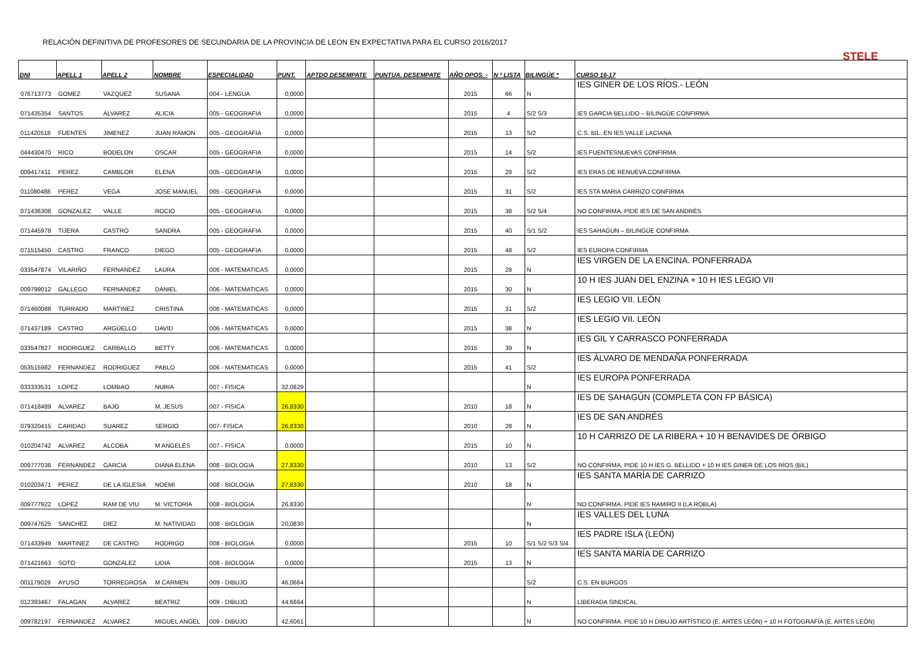RELACIÓN DEFINITIVA DE PROFESORES DE SECUNDARIA DE LA PROVINCIA DE LEON EN EXPECTATIVA PARA EL CURSO 2016/2017
STELE
| DNI | APELL 1 | APELL 2 | NOMBRE | ESPECIALIDAD | PUNT. | APTDO DESEMPATE | PUNTUA. DESEMPATE | AÑO OPOS. - | N º LISTA | BILINGÜE * | CURSO 16-17 |
| --- | --- | --- | --- | --- | --- | --- | --- | --- | --- | --- | --- |
| 076713773 | GOMEZ | VAZQUEZ | SUSANA | 004 - LENGUA | 0,0000 | | | 2015 | 66 | N | IES GINER DE LOS RÍOS.- LEÓN |
| 071435354 | SANTOS | ALVAREZ | ALICIA | 005 - GEOGRAFIA | 0,0000 | | | 2015 | 4 | S/2 S/3 | IES GARCIA BELLIDO – BILINGÜE CONFIRMA |
| 011420518 | FUENTES | JIMENEZ | JUAN RAMON | 005 - GEOGRAFIA | 0,0000 | | | 2015 | 13 | S/2 | C.S. BIL. EN IES VALLE LACIANA |
| 044430470 | RICO | BODELON | OSCAR | 005 - GEOGRAFIA | 0,0000 | | | 2015 | 14 | S/2 | IES FUENTESNUEVAS CONFIRMA |
| 009417411 | PEREZ | CAMBLOR | ELENA | 005 - GEOGRAFIA | 0,0000 | | | 2015 | 28 | S/2 | IES ERAS DE RENUEVA CONFIRMA |
| 011080488 | PEREZ | VEGA | JOSE MANUEL | 005 - GEOGRAFIA | 0,0000 | | | 2015 | 31 | S/2 | IES STA MARIA CARRIZO CONFIRMA |
| 071436308 | GONZALEZ | VALLE | ROCIO | 005 - GEOGRAFIA | 0,0000 | | | 2015 | 38 | S/2 S/4 | NO CONFIRMA. PIDE IES DE SAN ANDRÉS |
| 071445978 | TIJERA | CASTRO | SANDRA | 005 - GEOGRAFIA | 0,0000 | | | 2015 | 40 | S/1 S/2 | IES SAHAGUN – BILINGÜE CONFIRMA |
| 071515450 | CASTRO | FRANCO | DIEGO | 005 - GEOGRAFIA | 0,0000 | | | 2015 | 48 | S/2 | IES EUROPA CONFIRMA |
| 033547874 | VILARIÑO | FERNANDEZ | LAURA | 006 - MATEMATICAS | 0,0000 | | | 2015 | 28 | N | IES VIRGEN DE LA ENCINA. PONFERRADA |
| 009799012 | GALLEGO | FERNANDEZ | DANIEL | 006 - MATEMATICAS | 0,0000 | | | 2015 | 30 | N | 10 H IES JUAN DEL ENZINA + 10 H IES LEGIO VII |
| 071460088 | TURRADO | MARTINEZ | CRISTINA | 006 - MATEMATICAS | 0,0000 | | | 2015 | 31 | S/2 | IES LEGIO VII. LEÓN |
| 071437189 | CASTRO | ARGÜELLO | DAVID | 006 - MATEMATICAS | 0,0000 | | | 2015 | 38 | N | IES LEGIO VII. LEÓN |
| 033547827 | RODRIGUEZ | CARBALLO | BETTY | 006 - MATEMATICAS | 0,0000 | | | 2015 | 39 | N | IES GIL Y CARRASCO PONFERRADA |
| 053515982 | FERNANDEZ | RODRIGUEZ | PABLO | 006 - MATEMATICAS | 0,0000 | | | 2015 | 41 | S/2 | IES ÁLVARO DE MENDAÑA PONFERRADA |
| 033333531 | LOPEZ | LOMBAO | NURIA | 007 - FISICA | 32,0829 | | | | | N | IES EUROPA PONFERRADA |
| 071418489 | ALVAREZ | BAJO | M. JESUS | 007 - FISICA | 26,8330 | | | 2010 | 18 | N | IES DE SAHAGÚN (COMPLETA CON FP BÁSICA) |
| 079320415 | CARIDAD | SUAREZ | SERGIO | 007- FISICA | 26,8330 | | | 2010 | 28 | N | IES DE SAN ANDRÉS |
| 010204742 | ALVAREZ | ALCOBA | M ANGELES | 007 - FISICA | 0,0000 | | | 2015 | 10 | N | 10 H CARRIZO DE LA RIBERA + 10 H BENAVIDES DE ÓRBIGO |
| 009777036 | FERNANDEZ | GARCIA | DIANA ELENA | 008 - BIOLOGIA | 27,8330 | | | 2010 | 13 | S/2 | NO CONFIRMA. PIDE 10 H IES G. BELLIDO + 10 H IES GINER DE LOS RÍOS (BIL) |
| 010203471 | PEREZ | DE LA IGLESIA | NOEMI | 008 - BIOLOGIA | 27,8330 | | | 2010 | 18 | N | IES SANTA MARÍA DE CARRIZO |
| 009777922 | LOPEZ | RAM DE VIU | M. VICTORIA | 008 - BIOLOGIA | 26,8330 | | | | | N | NO CONFIRMA. PIDE IES RAMIRO II (LA ROBLA) |
| 009747625 | SANCHEZ | DIEZ | M. NATIVIDAD | 008 - BIOLOGIA | 20,0830 | | | | | N | IES VALLES DEL LUNA |
| 071433949 | MARTINEZ | DE CASTRO | RODRIGO | 008 - BIOLOGIA | 0,0000 | | | 2015 | 10 | S/1 S/2 S/3 S/4 | IES PADRE ISLA (LEÓN) |
| 071421663 | SOTO | GONZALEZ | LIDIA | 008 - BIOLOGIA | 0,0000 | | | 2015 | 13 | N | IES SANTA MARÍA DE CARRIZO |
| 001179029 | AYUSO | TORREGROSA | M CARMEN | 009 - DIBUJO | 46,0664 | | | | | S/2 | C.S. EN BURGOS |
| 012393467 | FALAGAN | ALVAREZ | BEATRIZ | 009 - DIBUJO | 44,6664 | | | | | N | LIBERADA SINDICAL |
| 009782197 | FERNANDEZ | ALVAREZ | MIGUEL ANGEL | 009 - DIBUJO | 42,6061 | | | | | N | NO CONFIRMA. PIDE 10 H DIBUJO ARTÍSTICO (E. ARTES LEÓN) + 10 H FOTOGRAFÍA (E. ARTES LEÓN) |